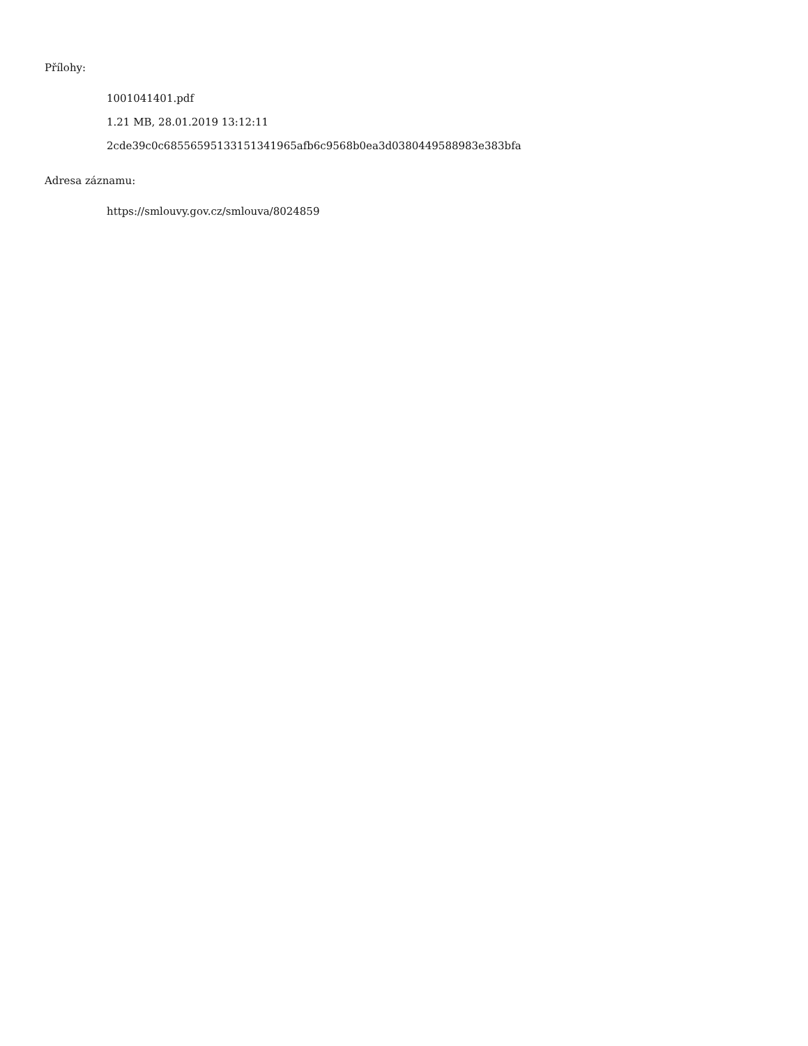Přílohy:
1001041401.pdf
1.21 MB, 28.01.2019 13:12:11
2cde39c0c68556595133151341965afb6c9568b0ea3d0380449588983e383bfa
Adresa záznamu:
https://smlouvy.gov.cz/smlouva/8024859